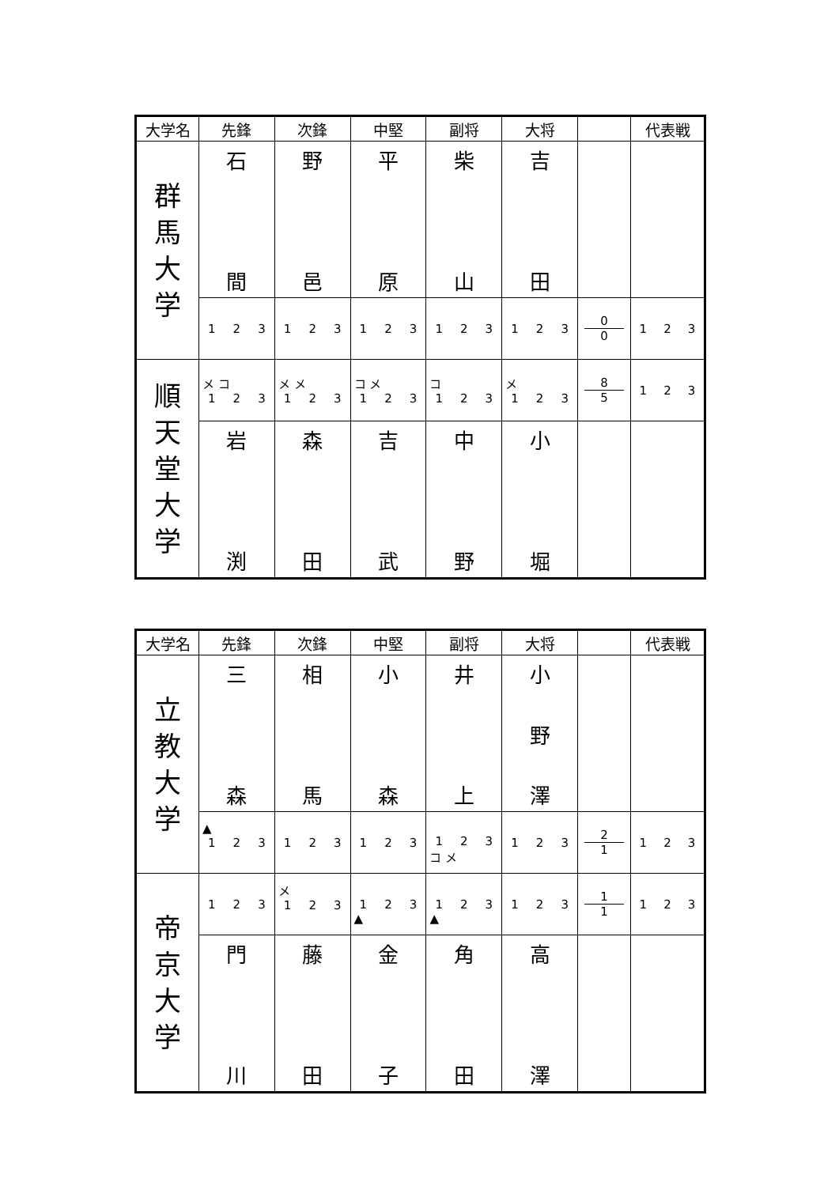| 大学名 | 先鋒 | 次鋒 | 中堅 | 副将 | 大将 | | 代表戦 |
| --- | --- | --- | --- | --- | --- | --- | --- |
| 群 馬 大 学 | 石 間 | 野 邑 | 平 原 | 柴 山 | 吉 田 | | |
| | 1 2 3 | 1 2 3 | 1 2 3 | 1 2 3 | 1 2 3 | 0 0 | 1 2 3 |
| 順 天 堂 大 学 | メ コ 1 2 3 | メ メ 1 2 3 | コ メ 1 2 3 | コ 1 2 3 | メ 1 2 3 | 8 5 | 1 2 3 |
| | 岩 渕 | 森 田 | 吉 武 | 中 野 | 小 堀 | | |
| 大学名 | 先鋒 | 次鋒 | 中堅 | 副将 | 大将 | | 代表戦 |
| --- | --- | --- | --- | --- | --- | --- | --- |
| 立 教 大 学 | 三 森 | 相 馬 | 小 森 | 井 上 | 小 野 澤 | | |
| | ▲ 1 2 3 | 1 2 3 | 1 2 3 | 1 2 3 コ メ | 1 2 3 | 2 1 | 1 2 3 |
| 帝 京 大 学 | 1 2 3 | メ 1 2 3 | 1 2 3 ▲ | 1 2 3 ▲ | 1 2 3 | 1 1 | 1 2 3 |
| | 門 川 | 藤 田 | 金 子 | 角 田 | 高 澤 | | |